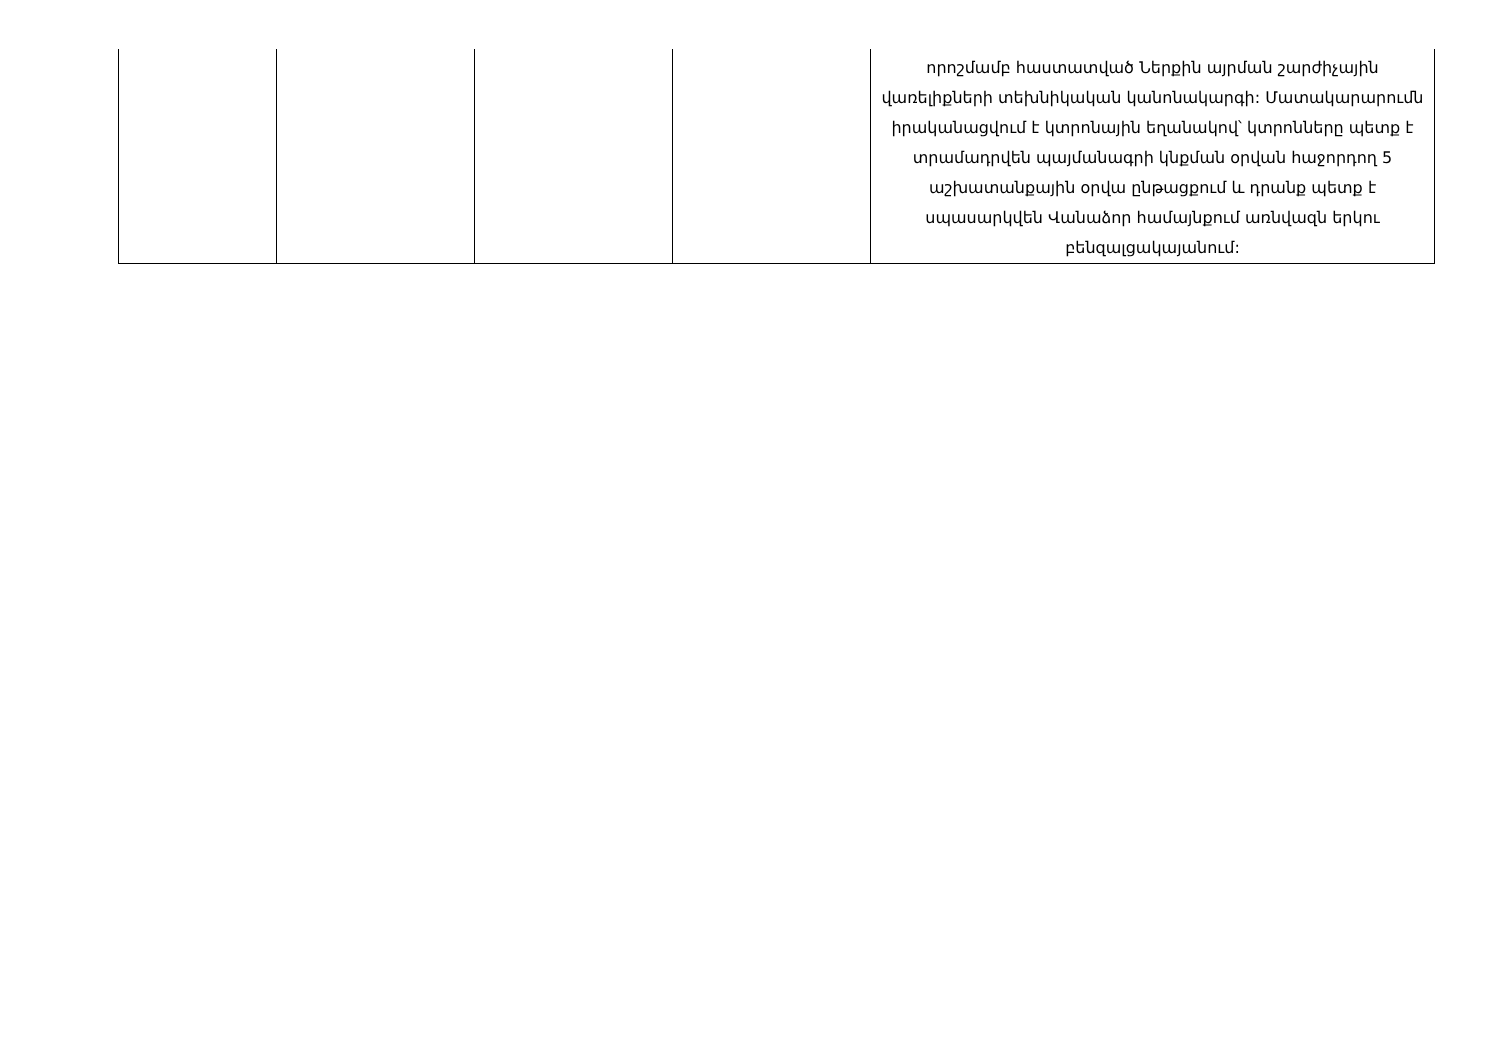| | | | | որոշմամբ հաստատված Ներքին այրման շարժիչային վառելիքների տեխնիկական կանոնակարգի: Մատակարարումն իրականացվում է կտրոնային եղանակով՝ կտրոնները պետք է տրամադրվեն պայմանագրի կնքման օրվան հաջորդող 5 աշխատանքային օրվա ընթացքում և դրանք պետք է սպասարկվեն Վանաձոր համայնքում առնվազն երկու բենզալցակայանում: |